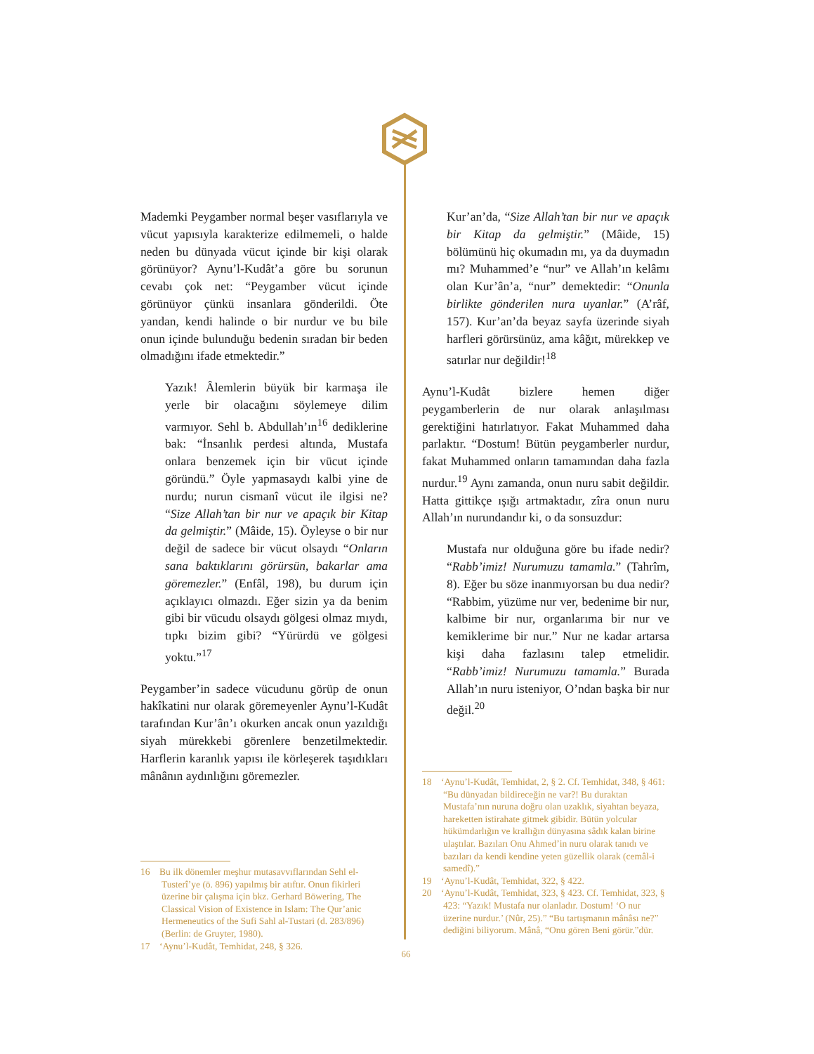Mademki Peygamber normal beşer vasıflarıyla ve vücut yapısıyla karakterize edilmemeli, o halde neden bu dünyada vücut içinde bir kişi olarak görünüyor? Aynu’l-Kudât’a göre bu sorunun cevabı çok net: “Peygamber vücut içinde görünüyor çünkü insanlara gönderildi. Öte yandan, kendi halinde o bir nurdur ve bu bile onun içinde bulunduğu bedenin sıradan bir beden olmadığını ifade etmektedir.”
Yazık! Âlemlerin büyük bir karmaşa ile yerle bir olacağını söylemeye dilim varmıyor. Sehl b. Abdullah’ın<sup>16</sup> dediklerine bak: “İnsanlık perdesi altında, Mustafa onlara benzemek için bir vücut içinde göründü.” Öyle yapmasaydı kalbi yine de nurdu; nurun cismanî vücut ile ilgisi ne? “Size Allah’tan bir nur ve apaçık bir Kitap da gelmiştir.” (Mâide, 15). Öyleyse o bir nur değil de sadece bir vücut olsaydı “Onların sana baktıklarını görürsün, bakarlar ama göremezler.” (Enfâl, 198), bu durum için açıklayıcı olmazdı. Eğer sizin ya da benim gibi bir vücudu olsaydı gölgesi olmaz mıydı, tıpkı bizim gibi? “Yürürdü ve gölgesi yoktu.”<sup>17</sup>
Peygamber’in sadece vücudunu görüp de onun hakîkatini nur olarak göremeyenler Aynu’l-Kudât tarafından Kur’ân’ı okurken ancak onun yazıldığı siyah mürekkebi görenlere benzetilmektedir. Harflerin karanlık yapısı ile körleşerek taşıdıkları mânânın aydınlığını göremezler.
16 Bu ilk dönemler meşhur mutasavvıflarından Sehl el-Tusterî’ye (ö. 896) yapılmış bir atıftır. Onun fikirleri üzerine bir çalışma için bkz. Gerhard Böwering, The Classical Vision of Existence in Islam: The Qur’anic Hermeneutics of the Sufi Sahl al-Tustari (d. 283/896) (Berlin: de Gruyter, 1980).
17 ‘Aynu’l-Kudât, Temhidat, 248, § 326.
Kur’an’da, “Size Allah’tan bir nur ve apaçık bir Kitap da gelmiştir.” (Mâide, 15) bölümünü hiç okumadın mı, ya da duymadın mı? Muhammed’e “nur” ve Allah’ın kelâmı olan Kur’ân’a, “nur” demektedir: “Onunla birlikte gönderilen nura uyanlar.” (A’râf, 157). Kur’an’da beyaz sayfa üzerinde siyah harfleri görürsünüz, ama kâğıt, mürekkep ve satırlar nur değildir!<sup>18</sup>
Aynu’l-Kudât bizlere hemen diğer peygamberlerin de nur olarak anlaşılması gerektiğini hatırlatıyor. Fakat Muhammed daha parlaktır. “Dostum! Bütün peygamberler nurdur, fakat Muhammed onların tamamından daha fazla nurdur.<sup>19</sup> Aynı zamanda, onun nuru sabit değildir. Hatta gittikçe ışığı artmaktadır, zîra onun nuru Allah’ın nurundandır ki, o da sonsuzdur:
Mustafa nur olduğuna göre bu ifade nedir? “Rabb’imiz! Nurumuzu tamamla.” (Tahrîm, 8). Eğer bu söze inanmıyorsan bu dua nedir? “Rabbim, yüzüme nur ver, bedenime bir nur, kalbime bir nur, organlarıma bir nur ve kemiklerime bir nur.” Nur ne kadar artarsa kişi daha fazlasını talep etmelidir. “Rabb’imiz! Nurumuzu tamamla.” Burada Allah’ın nuru isteniyor, O’ndan başka bir nur değil.<sup>20</sup>
18 ‘Aynu’l-Kudât, Temhidat, 2, § 2. Cf. Temhidat, 348, § 461: “Bu dünyadan bildireceğin ne var?! Bu duraktan Mustafa’nın nuruna doğru olan uzaklık, siyahtan beyaza, hareketten istirahate gitmek gibidir. Bütün yolcular hükümdarlığın ve krallığın dünyasına sâdık kalan birine ulaştılar. Bazıları Onu Ahmed’in nuru olarak tanıdı ve bazıları da kendi kendine yeten güzellik olarak (cemâl-i samedî).”
19 ‘Aynu’l-Kudât, Temhidat, 322, § 422.
20 ‘Aynu’l-Kudât, Temhidat, 323, § 423. Cf. Temhidat, 323, § 423: “Yazık! Mustafa nur olanladır. Dostum! ‘O nur üzerine nurdur.’ (Nûr, 25).” “Bu tartışmanın mânâsı ne?” dediğini biliyorum. Mânâ, “Onu gören Beni görür.”dür.
66